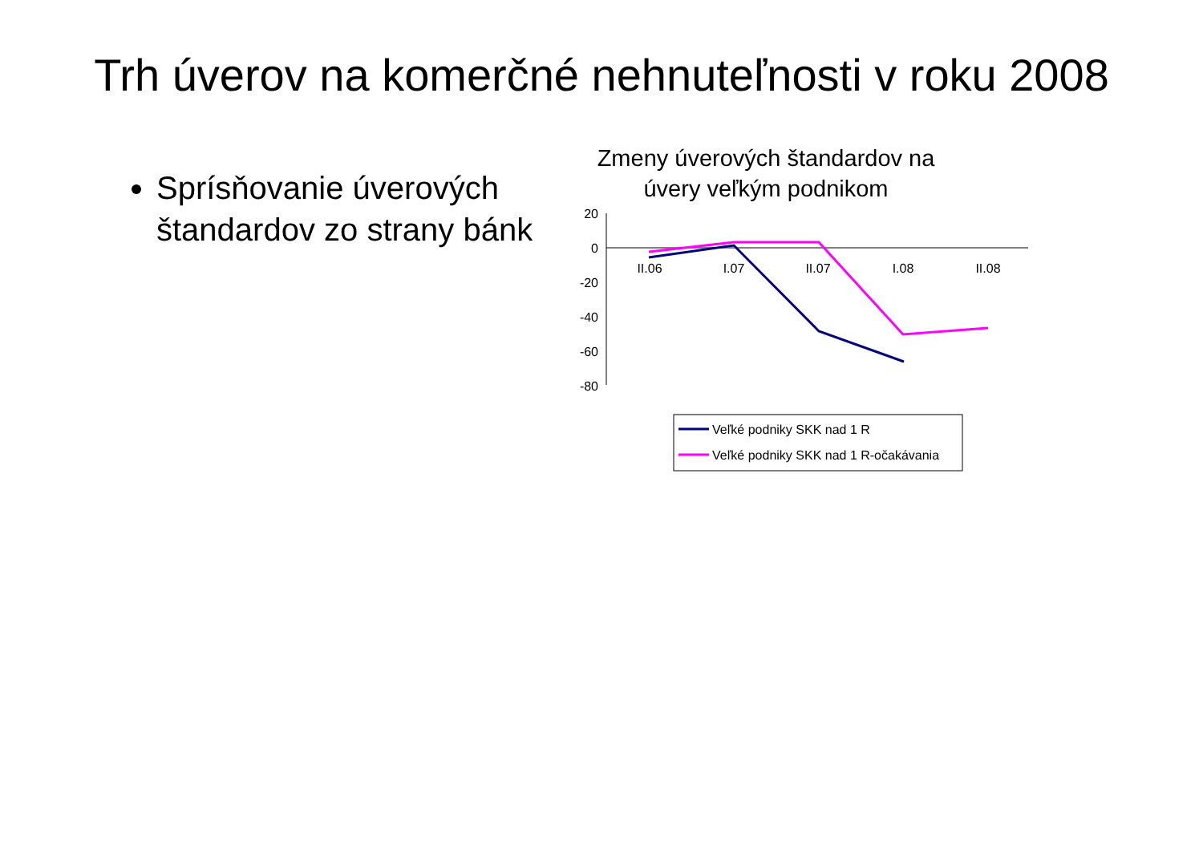Trh úverov na komerčné nehnuteľnosti v roku 2008
Sprísňovanie úverových štandardov zo strany bánk
Zmeny úverových štandardov na úvery veľkým podnikom
20
0
-20
-40
-60
-80
II.06
I.07
II.07
I.08
II.08
Veľké podniky SKK nad 1 R
Veľké podniky SKK nad 1 R-očakávania